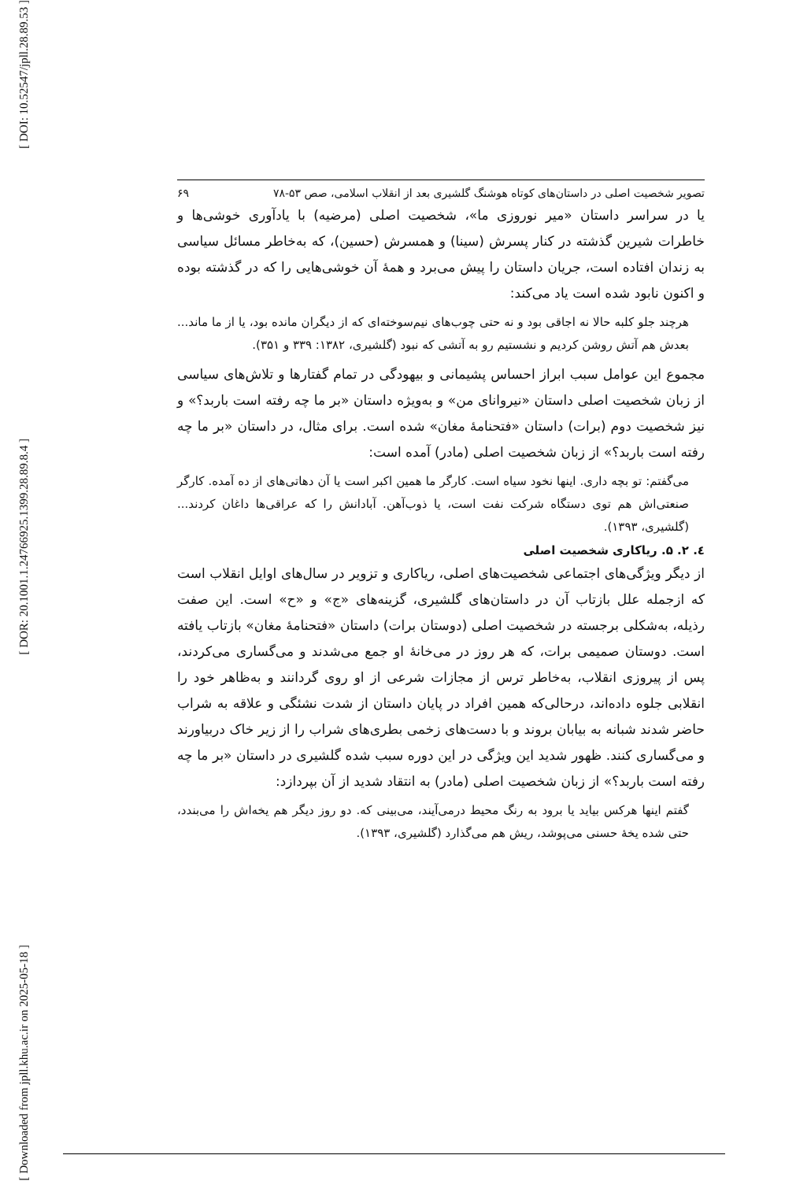[ DOI: 10.52547/jpll.28.89.53 ]
[ DOR: 20.1001.1.24766925.1399.28.89.8.4 ]
[ Downloaded from jpll.khu.ac.ir on 2025-05-18 ]
تصویر شخصیت اصلی در داستان‌های کوتاه هوشنگ گلشیری بعد از انقلاب اسلامی، صص ۵۳-۷۸ ۶۹
یا در سراسر داستان «میر نوروزی ما»، شخصیت اصلی (مرضیه) با یادآوری خوشی‌ها و خاطرات شیرین گذشته در کنار پسرش (سینا) و همسرش (حسین)، که به‌خاطر مسائل سیاسی به زندان افتاده است، جریان داستان را پیش می‌برد و همهٔ آن خوشی‌هایی را که در گذشته بوده و اکنون نابود شده است یاد می‌کند:
هرچند جلو کلبه حالا نه اجاقی بود و نه حتی چوب‌های نیم‌سوخته‌ای که از دیگران مانده بود، یا از ما ماند... بعدش هم آتش روشن کردیم و نشستیم رو به آتشی که نبود (گلشیری، ۱۳۸۲: ۳۳۹ و ۳۵۱).
مجموع این عوامل سبب ابراز احساس پشیمانی و بیهودگی در تمام گفتارها و تلاش‌های سیاسی از زبان شخصیت اصلی داستان «نیروانای من» و به‌ویژه داستان «بر ما چه رفته است باربد؟» و نیز شخصیت دوم (برات) داستان «فتحنامهٔ مغان» شده است. برای مثال، در داستان «بر ما چه رفته است باربد؟» از زبان شخصیت اصلی (مادر) آمده است:
می‌گفتم: تو بچه داری. اینها نخود سیاه است. کارگر ما همین اکبر است یا آن دهاتی‌های از ده آمده. کارگر صنعتی‌اش هم توی دستگاه شرکت نفت است، یا ذوب‌آهن. آبادانش را که عراقی‌ها داغان کردند... (گلشیری، ۱۳۹۳).
٤. ۲. ۵. ریاکاری شخصیت اصلی
از دیگر ویژگی‌های اجتماعی شخصیت‌های اصلی، ریاکاری و تزویر در سال‌های اوایل انقلاب است که ازجمله علل بازتاب آن در داستان‌های گلشیری، گزینه‌های «ج» و «ح» است. این صفت رذیله، به‌شکلی برجسته در شخصیت اصلی (دوستان برات) داستان «فتحنامهٔ مغان» بازتاب یافته است. دوستان صمیمی برات، که هر روز در می‌خانهٔ او جمع می‌شدند و می‌گساری می‌کردند، پس از پیروزی انقلاب، به‌خاطر ترس از مجازات شرعی از او روی گردانند و به‌ظاهر خود را انقلابی جلوه داده‌اند، درحالی‌که همین افراد در پایان داستان از شدت نشئگی و علاقه به شراب حاضر شدند شبانه به بیابان بروند و با دست‌های زخمی بطری‌های شراب را از زیر خاک دربیاورند و می‌گساری کنند. ظهور شدید این ویژگی در این دوره سبب شده گلشیری در داستان «بر ما چه رفته است باربد؟» از زبان شخصیت اصلی (مادر) به انتقاد شدید از آن بپردازد:
گفتم اینها هرکس بیاید یا برود به رنگ محیط درمی‌آیند، می‌بینی که. دو روز دیگر هم یخه‌اش را می‌بندد، حتی شده یخهٔ حسنی می‌پوشد، ریش هم می‌گذارد (گلشیری، ۱۳۹۳).